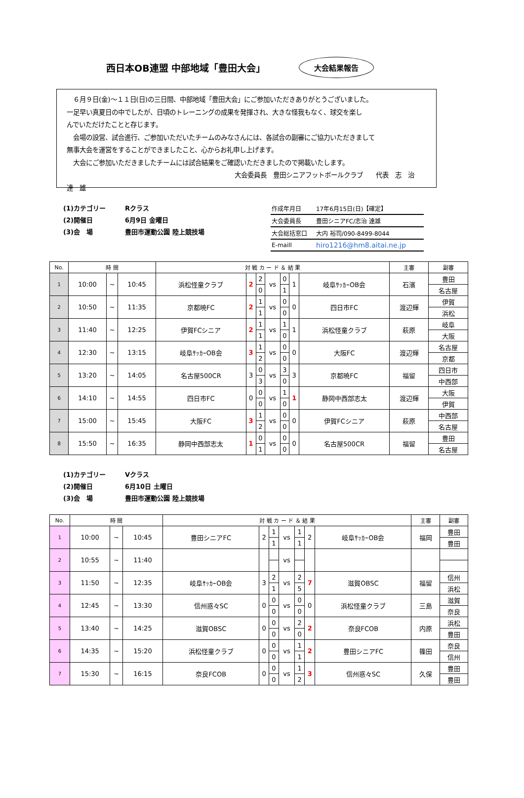西日本OB連盟 中部地域「豊田大会」
大会結果報告
　６月９日(金)～１１日(日)の三日間、中部地域「豊田大会」にご参加いただきありがとうございました。
一足早い真夏日の中でしたが、日頃のトレーニングの成果を発揮され、大きな怪我もなく、球交を楽し
んでいただけたことと存じます。
　会場の設営、試合進行、ご参加いただいたチームのみなさんには、各試合の副審にご協力いただきまして
無事大会を運営をすることができましたこと、心からお礼申し上げます。
　大会にご参加いただきましたチームには試合結果をご確認いただきましたので掲載いたします。
大会委員長　豊田シニアフットボールクラブ　　代表　志　治　達　雄
(1)カテゴリー Rクラス
(2)開催日 6月9日 金曜日
(3)会　場 豊田市運動公園 陸上競技場
| 作成年月日 | 17年6月15日(日)【確定】 |
| 大会委員長 | 豊田シニアFC/志治 達雄 |
| 大会総括窓口 | 大内 裕司/090-8499-8044 |
| E-maill | hiro1216@hm8.aitai.ne.jp |
| No. | 時 間 | | | 対 戦 カ ー ド ＆ 結 果 | | | | | | | 主審 | 副審 |
| --- | --- | --- | --- | --- | --- | --- | --- | --- | --- | --- | --- | --- |
| 1 | 10:00 | ~ | 10:45 | 浜松怪童クラブ | 2 | 2 | vs | 0 | 1 | 岐阜ｻｯｶｰOB会 | 石濱 | 豊田 |
| | | | | | | 0 | | 1 | | | | 名古屋 |
| 2 | 10:50 | ~ | 11:35 | 京都暁FC | 2 | 1 | vs | 0 | 0 | 四日市FC | 渡辺輝 | 伊賀 |
| | | | | | | 1 | | 0 | | | | 浜松 |
| 3 | 11:40 | ~ | 12:25 | 伊賀FCシニア | 2 | 1 | vs | 1 | 1 | 浜松怪童クラブ | 萩原 | 岐阜 |
| | | | | | | 1 | | 0 | | | | 大阪 |
| 4 | 12:30 | ~ | 13:15 | 岐阜ｻｯｶｰOB会 | 3 | 1 | vs | 0 | 0 | 大阪FC | 渡辺輝 | 名古屋 |
| | | | | | | 2 | | 0 | | | | 京都 |
| 5 | 13:20 | ~ | 14:05 | 名古屋500CR | 3 | 0 | vs | 3 | 3 | 京都暁FC | 福留 | 四日市 |
| | | | | | | 3 | | 0 | | | | 中西部 |
| 6 | 14:10 | ~ | 14:55 | 四日市FC | 0 | 0 | vs | 1 | 1 | 静岡中西部志太 | 渡辺輝 | 大阪 |
| | | | | | | 0 | | 0 | | | | 伊賀 |
| 7 | 15:00 | ~ | 15:45 | 大阪FC | 3 | 1 | vs | 0 | 0 | 伊賀FCシニア | 萩原 | 中西部 |
| | | | | | | 2 | | 0 | | | | 名古屋 |
| 8 | 15:50 | ~ | 16:35 | 静岡中西部志太 | 1 | 0 | vs | 0 | 0 | 名古屋500CR | 福留 | 豊田 |
| | | | | | | 1 | | 0 | | | | 名古屋 |
(1)カテゴリー Vクラス
(2)開催日 6月10日 土曜日
(3)会　場 豊田市運動公園 陸上競技場
| No. | 時 間 | | | 対 戦 カ ー ド ＆ 結 果 | | | | | | | 主審 | 副審 |
| --- | --- | --- | --- | --- | --- | --- | --- | --- | --- | --- | --- | --- |
| 1 | 10:00 | ~ | 10:45 | 豊田シニアFC | 2 | 1 | vs | 1 | 2 | 岐阜ｻｯｶｰOB会 | 福岡 | 豊田 |
| | | | | | | 1 | | 1 | | | | 豊田 |
| 2 | 10:55 | ~ | 11:40 | | | | vs | | | | | |
| 3 | 11:50 | ~ | 12:35 | 岐阜ｻｯｶｰOB会 | 3 | 2 | vs | 2 | 7 | 滋賀OBSC | 福留 | 信州 |
| | | | | | | 1 | | 5 | | | | 浜松 |
| 4 | 12:45 | ~ | 13:30 | 信州惑々SC | 0 | 0 | vs | 0 | 0 | 浜松怪童クラブ | 三島 | 滋賀 |
| | | | | | | 0 | | 0 | | | | 奈良 |
| 5 | 13:40 | ~ | 14:25 | 滋賀OBSC | 0 | 0 | vs | 2 | 2 | 奈良FCOB | 内原 | 浜松 |
| | | | | | | 0 | | 0 | | | | 豊田 |
| 6 | 14:35 | ~ | 15:20 | 浜松怪童クラブ | 0 | 0 | vs | 1 | 2 | 豊田シニアFC | 篠田 | 奈良 |
| | | | | | | 0 | | 1 | | | | 信州 |
| 7 | 15:30 | ~ | 16:15 | 奈良FCOB | 0 | 0 | vs | 1 | 3 | 信州惑々SC | 久保 | 豊田 |
| | | | | | | 0 | | 2 | | | | 豊田 |